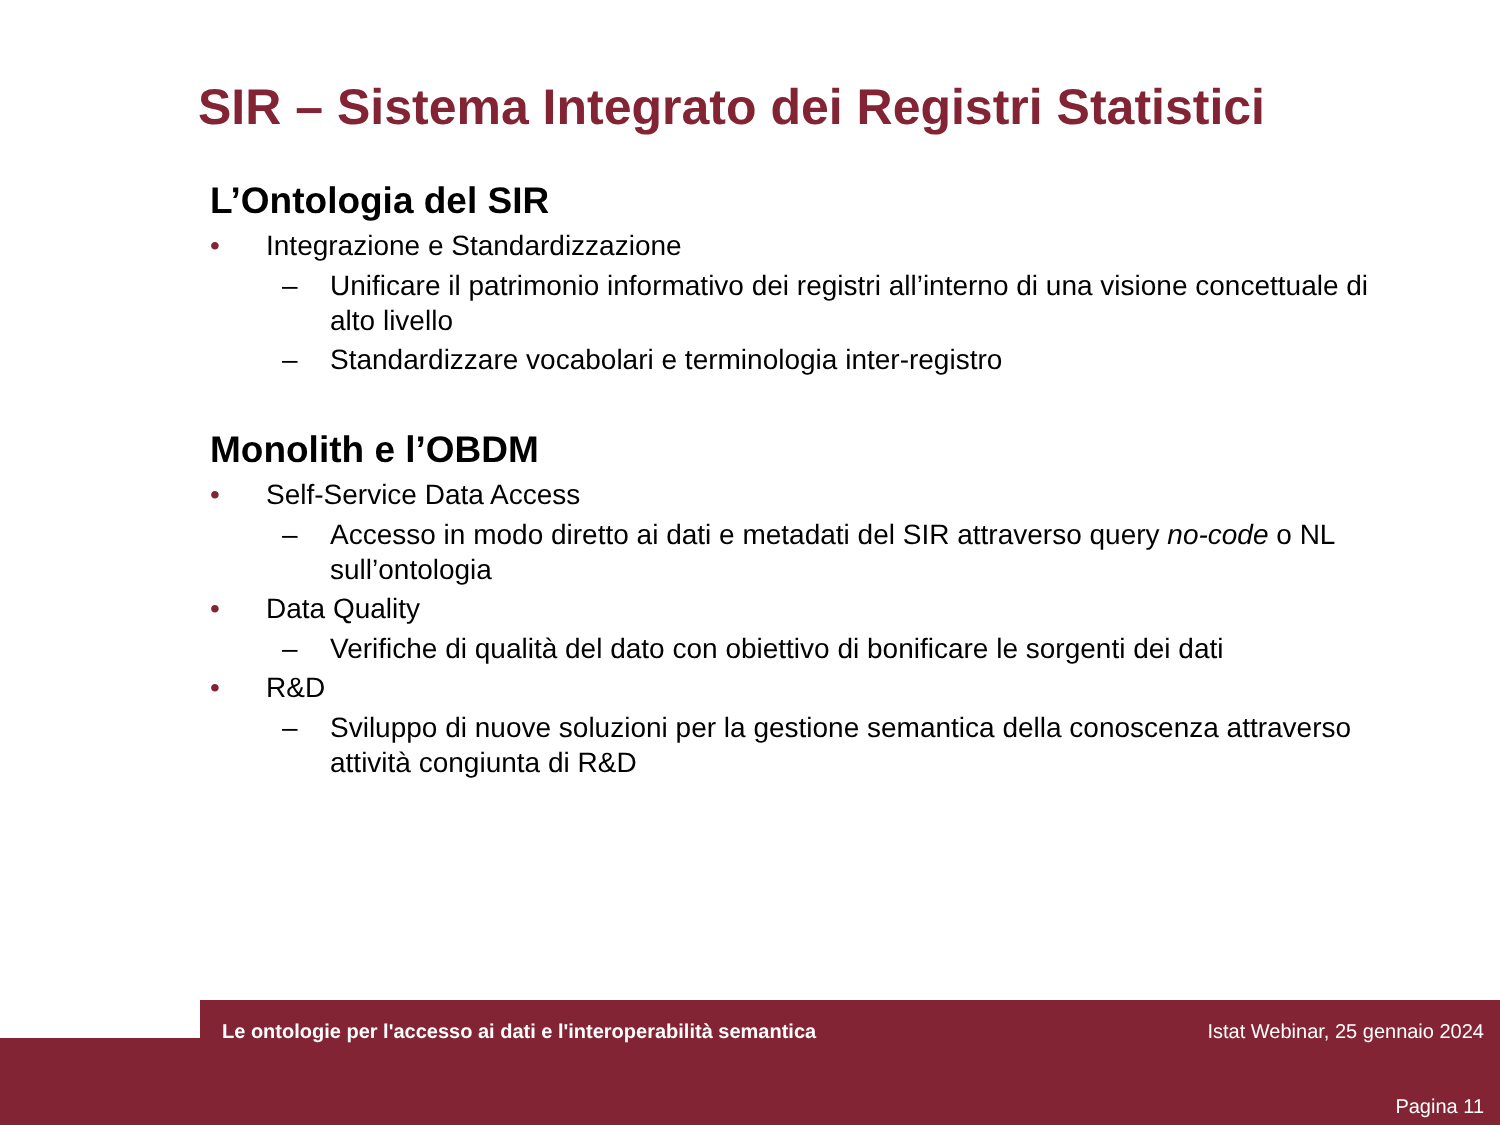SIR – Sistema Integrato dei Registri Statistici
L’Ontologia del SIR
• Integrazione e Standardizzazione
– Unificare il patrimonio informativo dei registri all’interno di una visione concettuale di alto livello
– Standardizzare vocabolari e terminologia inter-registro
Monolith e l’OBDM
• Self-Service Data Access
– Accesso in modo diretto ai dati e metadati del SIR attraverso query no-code o NL sull’ontologia
• Data Quality
– Verifiche di qualità del dato con obiettivo di bonificare le sorgenti dei dati
• R&D
– Sviluppo di nuove soluzioni per la gestione semantica della conoscenza attraverso attività congiunta di R&D
Le ontologie per l'accesso ai dati e l'interoperabilità semantica
Istat Webinar, 25 gennaio 2024
Pagina 11